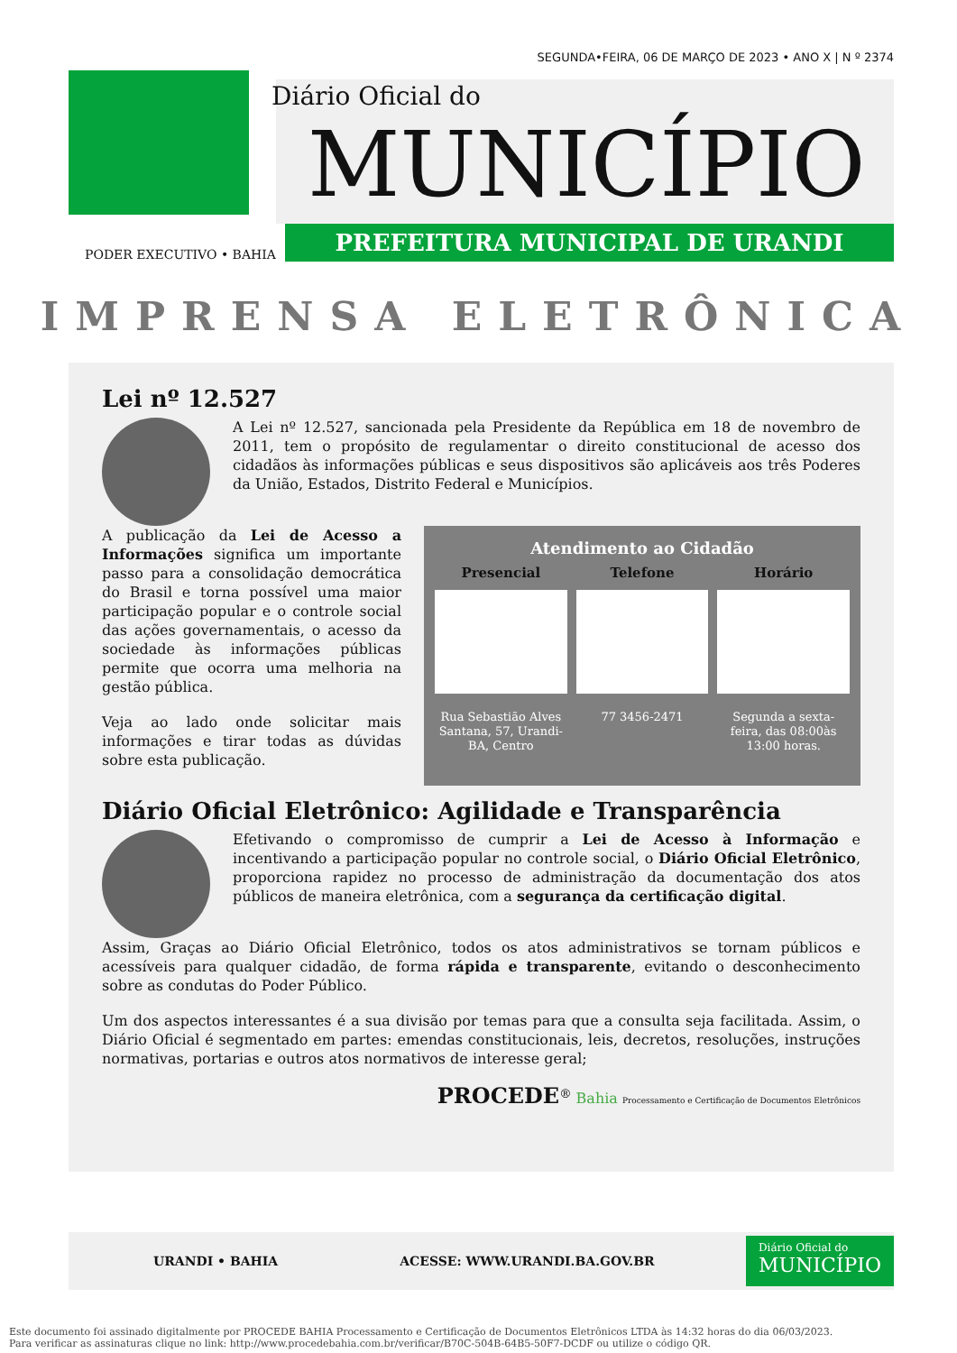SEGUNDA•FEIRA, 06 DE MARÇO DE 2023 • ANO X | N º 2374
Diário Oficial do
MUNICÍPIO
PREFEITURA MUNICIPAL DE URANDI
PODER EXECUTIVO • BAHIA
IMPRENSA ELETRÔNICA
Lei nº 12.527
A Lei nº 12.527, sancionada pela Presidente da República em 18 de novembro de 2011, tem o propósito de regulamentar o direito constitucional de acesso dos cidadãos às informações públicas e seus dispositivos são aplicáveis aos três Poderes da União, Estados, Distrito Federal e Municípios.
A publicação da Lei de Acesso a Informações significa um importante passo para a consolidação democrática do Brasil e torna possível uma maior participação popular e o controle social das ações governamentais, o acesso da sociedade às informações públicas permite que ocorra uma melhoria na gestão pública.
Veja ao lado onde solicitar mais informações e tirar todas as dúvidas sobre esta publicação.
Atendimento ao Cidadão
Presencial
Rua Sebastião Alves Santana, 57, Urandi-BA, Centro
Telefone
77 3456-2471
Horário
Segunda a sexta-feira, das 08:00às 13:00 horas.
Diário Oficial Eletrônico: Agilidade e Transparência
Efetivando o compromisso de cumprir a Lei de Acesso à Informação e incentivando a participação popular no controle social, o Diário Oficial Eletrônico, proporciona rapidez no processo de administração da documentação dos atos públicos de maneira eletrônica, com a segurança da certificação digital.
Assim, Graças ao Diário Oficial Eletrônico, todos os atos administrativos se tornam públicos e acessíveis para qualquer cidadão, de forma rápida e transparente, evitando o desconhecimento sobre as condutas do Poder Público.
Um dos aspectos interessantes é a sua divisão por temas para que a consulta seja facilitada. Assim, o Diário Oficial é segmentado em partes: emendas constitucionais, leis, decretos, resoluções, instruções normativas, portarias e outros atos normativos de interesse geral;
PROCEDE<sup>®</sup> Bahia Processamento e Certificação de Documentos Eletrônicos
URANDI • BAHIA ACESSE: WWW.URANDI.BA.GOV.BR
Diário Oficial do
MUNICÍPIO
Este documento foi assinado digitalmente por PROCEDE BAHIA Processamento e Certificação de Documentos Eletrônicos LTDA às 14:32 horas do dia 06/03/2023.
Para verificar as assinaturas clique no link: http://www.procedebahia.com.br/verificar/B70C-504B-64B5-50F7-DCDF ou utilize o código QR.